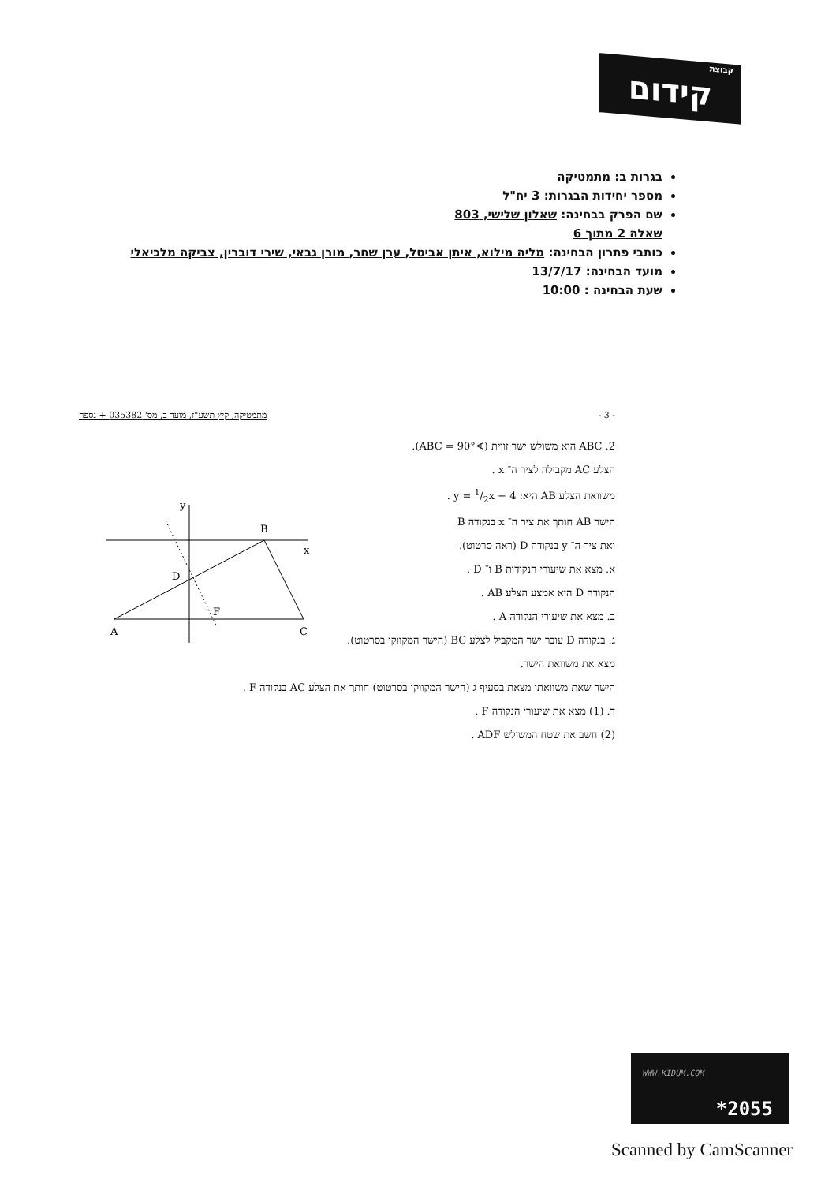קבוצת קידום
בגרות ב: מתמטיקה
מספר יחידות הבגרות: 3 יח"ל
שם הפרק בבחינה: שאלון שלישי, 803
שאלה 2 מתוך 6
כותבי פתרון הבחינה: מליה מילוא, איתן אביטל, ערן שחר, מורן גבאי, שירי דוברין, צביקה מלכיאלי
מועד הבחינה: 13/7/17
שעת הבחינה : 10:00
מתמטיקה, קיץ תשע"ז, מועד ב, מס' 035382 + נספח - 3 -
2. ABC הוא משולש ישר זווית (∢ABC = 90°).
הצלע AC מקבילה לציר ה־ x .
משוואת הצלע AB היא: y = 1/2x − 4 .
הישר AB חותך את ציר ה־ x בנקודה B
ואת ציר ה־ y בנקודה D (ראה סרטוט).
א. מצא את שיעורי הנקודות B ו־ D .
הנקודה D היא אמצע הצלע AB .
ב. מצא את שיעורי הנקודה A .
ג. בנקודה D עובר ישר המקביל לצלע BC (הישר המקווקו בסרטוט).
מצא את משוואת הישר.
הישר שאת משוואתו מצאת בסעיף ג (הישר המקווקו בסרטוט) חותך את הצלע AC בנקודה F .
ד. (1) מצא את שיעורי הנקודה F .
(2) חשב את שטח המשולש ADF .
x
y
B
D
F
A
C
WWW.KIDUM.COM
*2055
Scanned by CamScanner